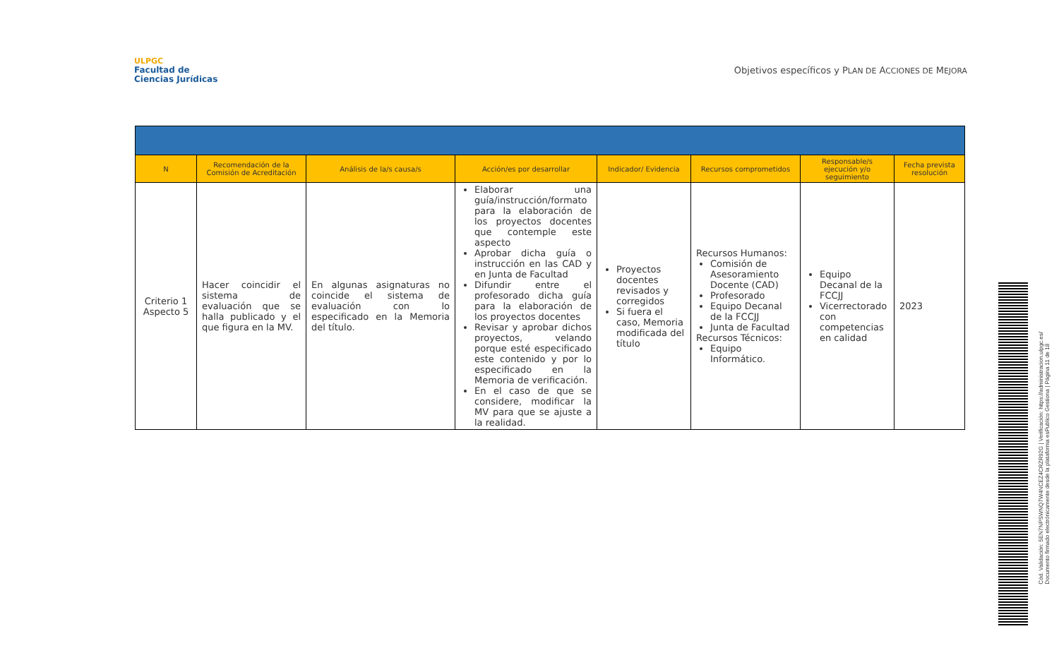ULPGC
Facultad de
Ciencias Jurídicas
Objetivos específicos y PLAN DE ACCIONES DE MEJORA
| N | Recomendación de la Comisión de Acreditación | Análisis de la/s causa/s | Acción/es por desarrollar | Indicador/ Evidencia | Recursos comprometidos | Responsable/s ejecución y/o seguimiento | Fecha prevista resolución |
| --- | --- | --- | --- | --- | --- | --- | --- |
| Criterio 1 Aspecto 5 | Hacer coincidir el sistema de evaluación que se halla publicado y el que figura en la MV. | En algunas asignaturas no coincide el sistema de evaluación con lo especificado en la Memoria del título. | Elaborar una guía/instrucción/formato para la elaboración de los proyectos docentes que contemple este aspecto Aprobar dicha guía o instrucción en las CAD y en Junta de Facultad Difundir entre el profesorado dicha guía para la elaboración de los proyectos docentes Revisar y aprobar dichos proyectos, velando porque esté especificado este contenido y por lo especificado en la Memoria de verificación. En el caso de que se considere, modificar la MV para que se ajuste a la realidad. | Proyectos docentes revisados y corregidos Si fuera el caso, Memoria modificada del título | Recursos Humanos: Comisión de Asesoramiento Docente (CAD) Profesorado Equipo Decanal de la FCCJJ Junta de Facultad Recursos Técnicos: Equipo Informático. | Equipo Decanal de la FCCJJ Vicerrectorado con competencias en calidad | 2023 |
Cód. Validación: 5EN7NPSWNQ7W4NCEZ4CRZR92G | Verificación: https://administracion.ulpgc.es/
Documento firmado electrónicamente desde la plataforma esPublico Gestiona | Página 11 de 18